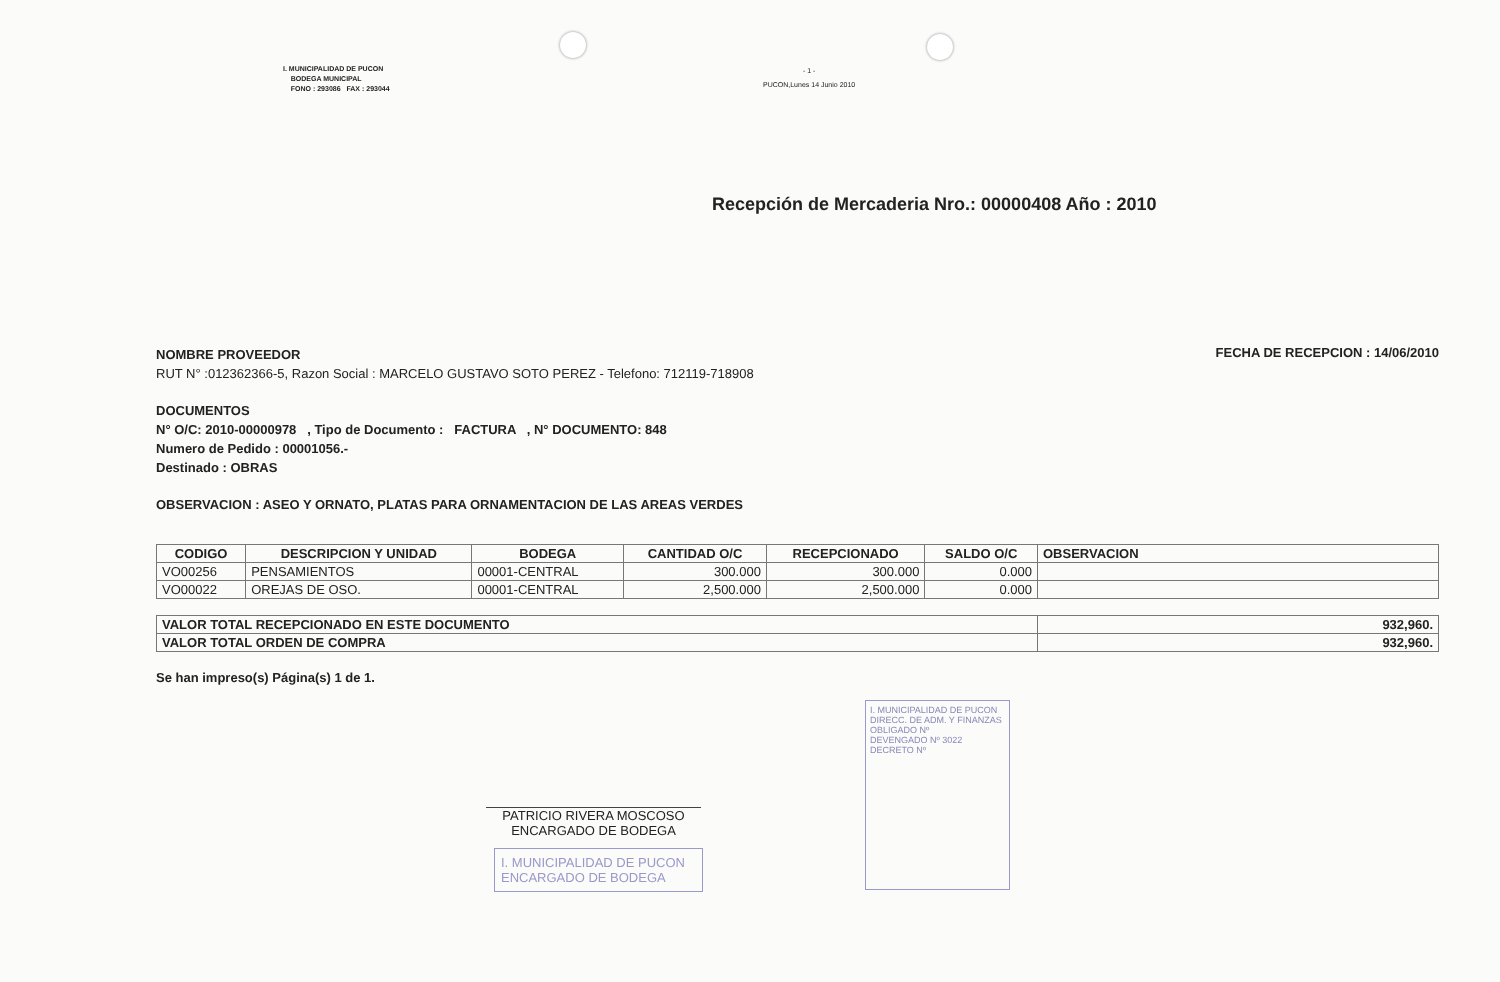I. MUNICIPALIDAD DE PUCON
BODEGA MUNICIPAL
FONO : 293086 FAX : 293044
- 1 -
PUCON,Lunes 14 Junio 2010
Recepción de Mercaderia Nro.: 00000408 Año : 2010
NOMBRE PROVEEDOR
RUT N° :012362366-5, Razon Social : MARCELO GUSTAVO SOTO PEREZ - Telefono: 712119-718908
FECHA DE RECEPCION : 14/06/2010
DOCUMENTOS
N° O/C: 2010-00000978 , Tipo de Documento : FACTURA , N° DOCUMENTO: 848
Numero de Pedido : 00001056.-
Destinado : OBRAS
OBSERVACION : ASEO Y ORNATO, PLATAS PARA ORNAMENTACION DE LAS AREAS VERDES
| CODIGO | DESCRIPCION Y UNIDAD | BODEGA | CANTIDAD O/C | RECEPCIONADO | SALDO O/C | OBSERVACION |
| --- | --- | --- | --- | --- | --- | --- |
| VO00256 | PENSAMIENTOS | 00001-CENTRAL | 300.000 | 300.000 | 0.000 | |
| VO00022 | OREJAS DE OSO. | 00001-CENTRAL | 2,500.000 | 2,500.000 | 0.000 | |
| VALOR TOTAL RECEPCIONADO EN ESTE DOCUMENTO | 932,960. |
| VALOR TOTAL ORDEN DE COMPRA | 932,960. |
Se han impreso(s) Página(s) 1 de 1.
PATRICIO RIVERA MOSCOSO
ENCARGADO DE BODEGA
I. MUNICIPALIDAD DE PUCON
ENCARGADO DE BODEGA
I. MUNICIPALIDAD DE PUCON
DIRECC. DE ADM. Y FINANZAS
OBLIGADO Nº
DEVENGADO Nº 3022
DECRETO Nº